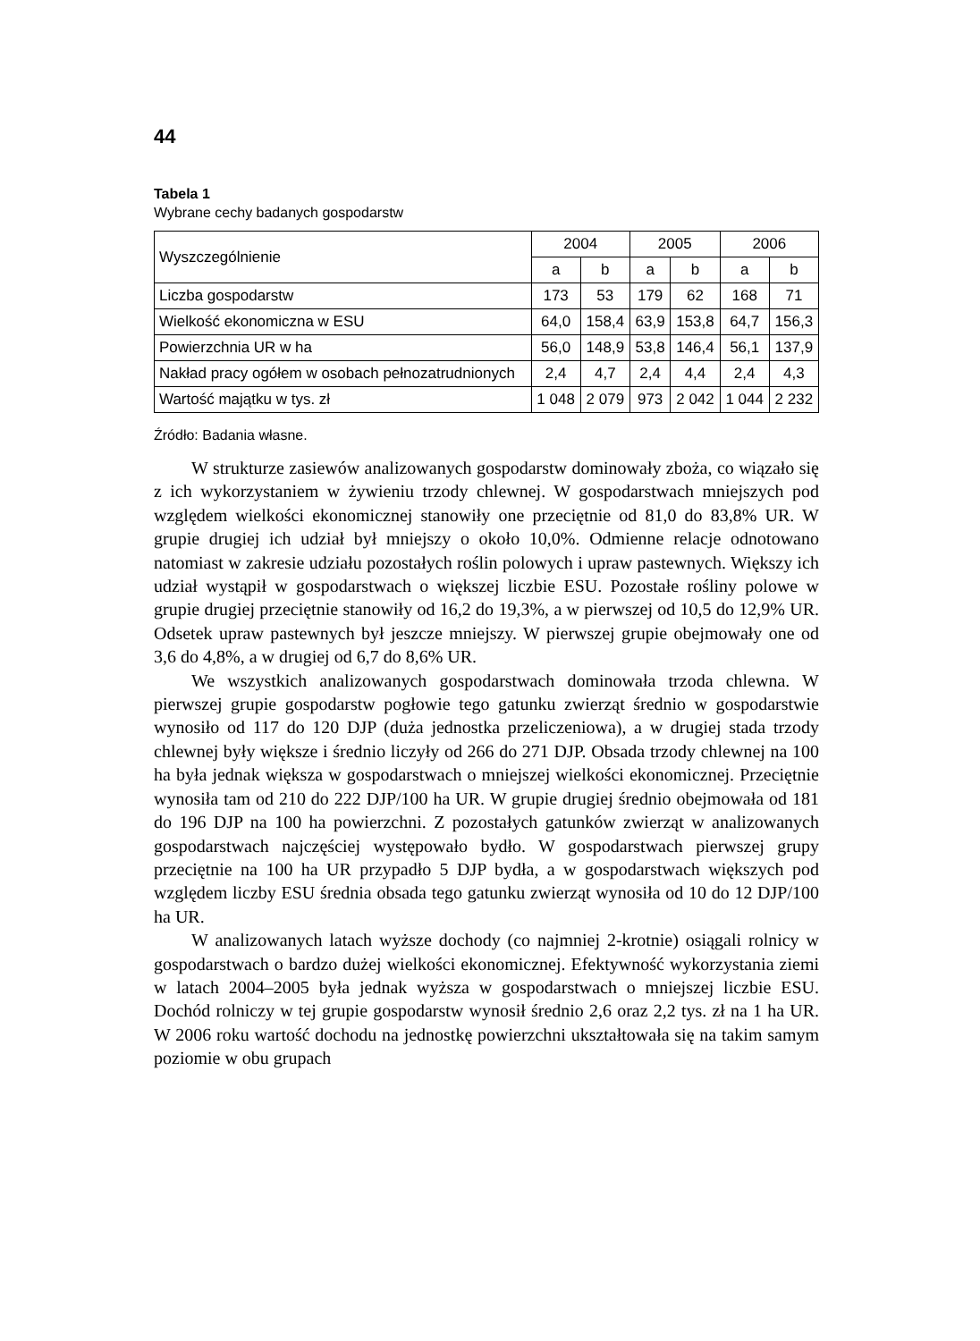44
Tabela 1
Wybrane cechy badanych gospodarstw
| Wyszczególnienie | 2004 | | 2005 | | 2006 | |
| --- | --- | --- | --- | --- | --- | --- |
| | a | b | a | b | a | b |
| Liczba gospodarstw | 173 | 53 | 179 | 62 | 168 | 71 |
| Wielkość ekonomiczna w ESU | 64,0 | 158,4 | 63,9 | 153,8 | 64,7 | 156,3 |
| Powierzchnia UR w ha | 56,0 | 148,9 | 53,8 | 146,4 | 56,1 | 137,9 |
| Nakład pracy ogółem w osobach pełnozatrudnionych | 2,4 | 4,7 | 2,4 | 4,4 | 2,4 | 4,3 |
| Wartość majątku w tys. zł | 1 048 | 2 079 | 973 | 2 042 | 1 044 | 2 232 |
Źródło: Badania własne.
W strukturze zasiewów analizowanych gospodarstw dominowały zboża, co wiązało się z ich wykorzystaniem w żywieniu trzody chlewnej. W gospodarstwach mniejszych pod względem wielkości ekonomicznej stanowiły one przeciętnie od 81,0 do 83,8% UR. W grupie drugiej ich udział był mniejszy o około 10,0%. Odmienne relacje odnotowano natomiast w zakresie udziału pozostałych roślin polowych i upraw pastewnych. Większy ich udział wystąpił w gospodarstwach o większej liczbie ESU. Pozostałe rośliny polowe w grupie drugiej przeciętnie stanowiły od 16,2 do 19,3%, a w pierwszej od 10,5 do 12,9% UR. Odsetek upraw pastewnych był jeszcze mniejszy. W pierwszej grupie obejmowały one od 3,6 do 4,8%, a w drugiej od 6,7 do 8,6% UR.
We wszystkich analizowanych gospodarstwach dominowała trzoda chlewna. W pierwszej grupie gospodarstw pogłowie tego gatunku zwierząt średnio w gospodarstwie wynosiło od 117 do 120 DJP (duża jednostka przeliczeniowa), a w drugiej stada trzody chlewnej były większe i średnio liczyły od 266 do 271 DJP. Obsada trzody chlewnej na 100 ha była jednak większa w gospodarstwach o mniejszej wielkości ekonomicznej. Przeciętnie wynosiła tam od 210 do 222 DJP/100 ha UR. W grupie drugiej średnio obejmowała od 181 do 196 DJP na 100 ha powierzchni. Z pozostałych gatunków zwierząt w analizowanych gospodarstwach najczęściej występowało bydło. W gospodarstwach pierwszej grupy przeciętnie na 100 ha UR przypadło 5 DJP bydła, a w gospodarstwach większych pod względem liczby ESU średnia obsada tego gatunku zwierząt wynosiła od 10 do 12 DJP/100 ha UR.
W analizowanych latach wyższe dochody (co najmniej 2-krotnie) osiągali rolnicy w gospodarstwach o bardzo dużej wielkości ekonomicznej. Efektywność wykorzystania ziemi w latach 2004–2005 była jednak wyższa w gospodarstwach o mniejszej liczbie ESU. Dochód rolniczy w tej grupie gospodarstw wynosił średnio 2,6 oraz 2,2 tys. zł na 1 ha UR. W 2006 roku wartość dochodu na jednostkę powierzchni ukształtowała się na takim samym poziomie w obu grupach